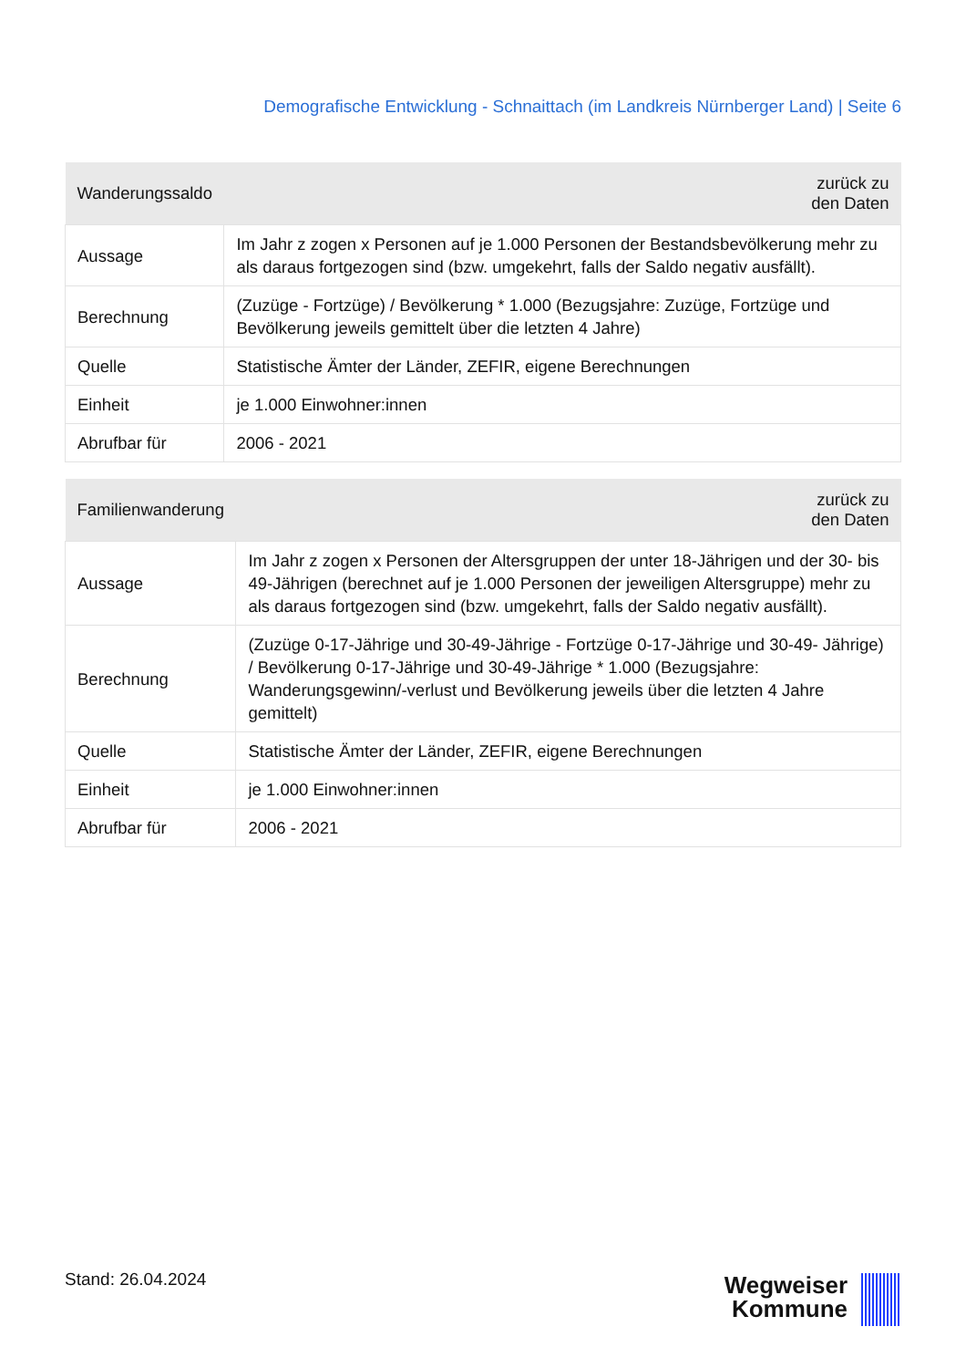Demografische Entwicklung - Schnaittach (im Landkreis Nürnberger Land) | Seite 6
| Wanderungssaldo | zurück zu den Daten |
| --- | --- |
| Aussage | Im Jahr z zogen x Personen auf je 1.000 Personen der Bestandsbevölkerung mehr zu als daraus fortgezogen sind (bzw. umgekehrt, falls der Saldo negativ ausfällt). |
| Berechnung | (Zuzüge - Fortzüge) / Bevölkerung * 1.000 (Bezugsjahre: Zuzüge, Fortzüge und Bevölkerung jeweils gemittelt über die letzten 4 Jahre) |
| Quelle | Statistische Ämter der Länder, ZEFIR, eigene Berechnungen |
| Einheit | je 1.000 Einwohner:innen |
| Abrufbar für | 2006 - 2021 |
| Familienwanderung | zurück zu den Daten |
| --- | --- |
| Aussage | Im Jahr z zogen x Personen der Altersgruppen der unter 18-Jährigen und der 30- bis 49-Jährigen (berechnet auf je 1.000 Personen der jeweiligen Altersgruppe) mehr zu als daraus fortgezogen sind (bzw. umgekehrt, falls der Saldo negativ ausfällt). |
| Berechnung | (Zuzüge 0-17-Jährige und 30-49-Jährige - Fortzüge 0-17-Jährige und 30-49- Jährige) / Bevölkerung 0-17-Jährige und 30-49-Jährige * 1.000 (Bezugsjahre: Wanderungsgewinn/-verlust und Bevölkerung jeweils über die letzten 4 Jahre gemittelt) |
| Quelle | Statistische Ämter der Länder, ZEFIR, eigene Berechnungen |
| Einheit | je 1.000 Einwohner:innen |
| Abrufbar für | 2006 - 2021 |
Stand: 26.04.2024
Wegweiser
Kommune